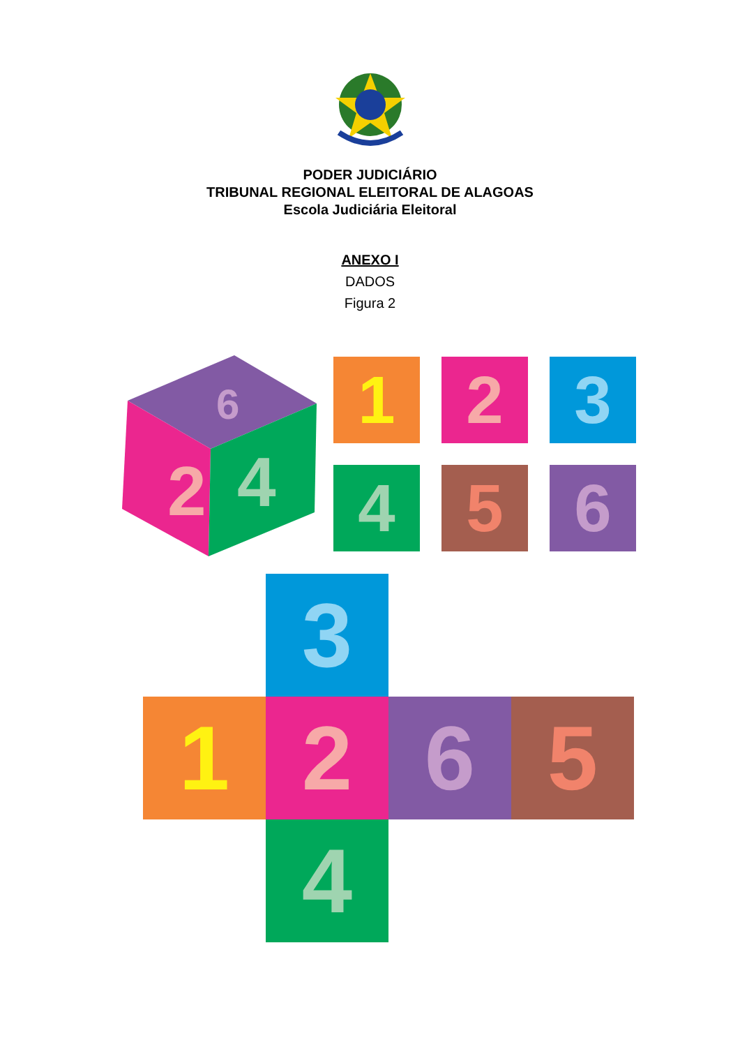PODER JUDICIÁRIO
TRIBUNAL REGIONAL ELEITORAL DE ALAGOAS
Escola Judiciária Eleitoral
ANEXO I
DADOS
Figura 2
2
4
6
1 2 3
4 5 6
3
1 2 6 5
4